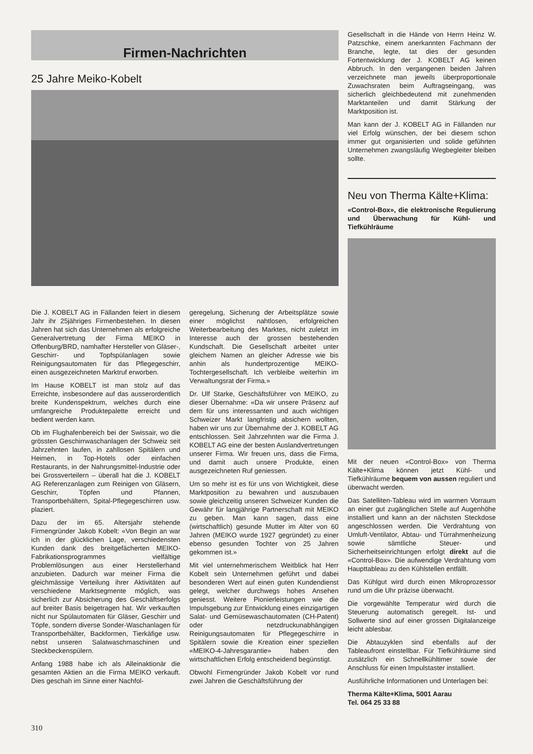Firmen-Nachrichten
25 Jahre Meiko-Kobelt
Die J. KOBELT AG in Fällanden feiert in diesem Jahr ihr 25jähriges Firmenbestehen. In diesen Jahren hat sich das Unternehmen als erfolgreiche Generalvertretung der Firma MEIKO in Offenburg/BRD, namhafter Hersteller von Gläser-, Geschirr- und Topfspülanlagen sowie Reinigungsautomaten für das Pflegegeschirr, einen ausgezeichneten Marktruf erworben.
Im Hause KOBELT ist man stolz auf das Erreichte, insbesondere auf das ausserordentlich breite Kundenspektrum, welches durch eine umfangreiche Produktepalette erreicht und bedient werden kann.
Ob im Flughafenbereich bei der Swissair, wo die grössten Geschirrwaschanlagen der Schweiz seit Jahrzehnten laufen, in zahllosen Spitälern und Heimen, in Top-Hotels oder einfachen Restaurants, in der Nahrungsmittel-Industrie oder bei Grossverteilern – überall hat die J. KOBELT AG Referenzanlagen zum Reinigen von Gläsern, Geschirr, Töpfen und Pfannen, Transportbehältern, Spital-Pflegegeschirren usw. plaziert.
Dazu der im 65. Altersjahr stehende Firmengründer Jakob Kobelt: «Von Begin an war ich in der glücklichen Lage, verschiedensten Kunden dank des breitgefächerten MEIKO-Fabrikationsprogrammes vielfältige Problemlösungen aus einer Herstellerhand anzubieten. Dadurch war meiner Firma die gleichmässige Verteilung ihrer Aktivitäten auf verschiedene Marktsegmente möglich, was sicherlich zur Absicherung des Geschäftserfolgs auf breiter Basis beigetragen hat. Wir verkauften nicht nur Spülautomaten für Gläser, Geschirr und Töpfe, sondern diverse Sonder-Waschanlagen für Transportbehälter, Backformen, Tierkäfige usw. nebst unseren Salatwaschmaschinen und Steckbeckenspülern.
Anfang 1988 habe ich als Alleinaktionär die gesamten Aktien an die Firma MEIKO verkauft. Dies geschah im Sinne einer Nachfol-
geregelung, Sicherung der Arbeitsplätze sowie einer möglichst nahtlosen, erfolgreichen Weiterbearbeitung des Marktes, nicht zuletzt im Interesse auch der grossen bestehenden Kundschaft. Die Gesellschaft arbeitet unter gleichem Namen an gleicher Adresse wie bis anhin als hundertprozentige MEIKO-Tochtergesellschaft. Ich verbleibe weiterhin im Verwaltungsrat der Firma.»
Dr. Ulf Starke, Geschäftsführer von MEIKO, zu dieser Übernahme: «Da wir unsere Präsenz auf dem für uns interessanten und auch wichtigen Schweizer Markt langfristig absichern wollten, haben wir uns zur Übernahme der J. KOBELT AG entschlossen. Seit Jahrzehnten war die Firma J. KOBELT AG eine der besten Auslandvertretungen unserer Firma. Wir freuen uns, dass die Firma, und damit auch unsere Produkte, einen ausgezeichneten Ruf geniessen.
Um so mehr ist es für uns von Wichtigkeit, diese Marktposition zu bewahren und auszubauen sowie gleichzeitig unseren Schweizer Kunden die Gewähr für langjährige Partnerschaft mit MEIKO zu geben. Man kann sagen, dass eine (wirtschaftlich) gesunde Mutter im Alter von 60 Jahren (MEIKO wurde 1927 gegründet) zu einer ebenso gesunden Tochter von 25 Jahren gekommen ist.»
Mit viel unternehmerischem Weitblick hat Herr Kobelt sein Unternehmen geführt und dabei besonderen Wert auf einen guten Kundendienst gelegt, welcher durchwegs hohes Ansehen geniesst. Weitere Pionierleistungen wie die Impulsgebung zur Entwicklung eines einzigartigen Salat- und Gemüsewaschautomaten (CH-Patent) oder netzdruckunabhängigen Reinigungsautomaten für Pflegegeschirre in Spitälern sowie die Kreation einer speziellen «MEIKO-4-Jahresgarantie» haben den wirtschaftlichen Erfolg entscheidend begünstigt.
Obwohl Firmengründer Jakob Kobelt vor rund zwei Jahren die Geschäftsführung der
Gesellschaft in die Hände von Herrn Heinz W. Patzschke, einem anerkannten Fachmann der Branche, legte, tat dies der gesunden Fortentwicklung der J. KOBELT AG keinen Abbruch. In den vergangenen beiden Jahren verzeichnete man jeweils überproportionale Zuwachsraten beim Auftragseingang, was sicherlich gleichbedeutend mit zunehmenden Marktanteilen und damit Stärkung der Marktposition ist.
Man kann der J. KOBELT AG in Fällanden nur viel Erfolg wünschen, der bei diesem schon immer gut organisierten und solide geführten Unternehmen zwangsläufig Wegbegleiter bleiben sollte.
Neu von Therma Kälte+Klima:
«Control-Box», die elektronische Regulierung und Überwachung für Kühl- und Tiefkühlräume
Mit der neuen «Control-Box» von Therma Kälte+Klima können jetzt Kühl- und Tiefkühlräume bequem von aussen reguliert und überwacht werden.
Das Satelliten-Tableau wird im warmen Vorraum an einer gut zugänglichen Stelle auf Augenhöhe installiert und kann an der nächsten Steckdose angeschlossen werden. Die Verdrahtung von Umluft-Ventilator, Abtau- und Türrahmenheizung sowie sämtliche Steuer- und Sicherheitseinrichtungen erfolgt direkt auf die «Control-Box». Die aufwendige Verdrahtung vom Haupttableau zu den Kühlstellen entfällt.
Das Kühlgut wird durch einen Mikroprozessor rund um die Uhr präzise überwacht.
Die vorgewählte Temperatur wird durch die Steuerung automatisch geregelt. Ist- und Sollwerte sind auf einer grossen Digitalanzeige leicht ablesbar.
Die Abtauzyklen sind ebenfalls auf der Tableaufront einstellbar. Für Tiefkühlräume sind zusätzlich ein Schnellkühltimer sowie der Anschluss für einen Impulstaster installiert.
Ausführliche Informationen und Unterlagen bei:
Therma Kälte+Klima, 5001 Aarau
Tel. 064 25 33 88
310